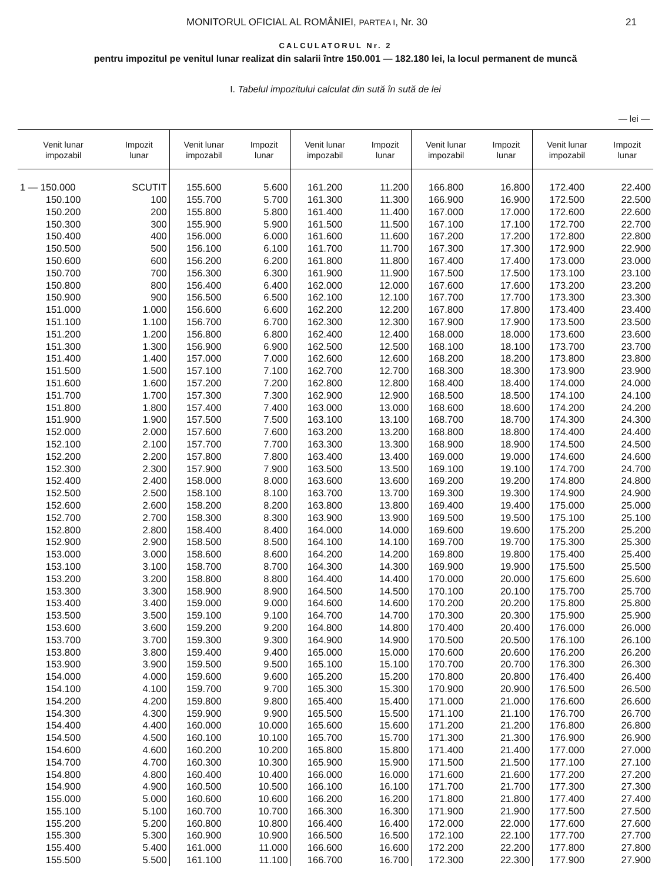MONITORUL OFICIAL AL ROMÂNIEI, PARTEA I, Nr. 30 21
CALCULATORUL Nr. 2
pentru impozitul pe venitul lunar realizat din salarii între 150.001 — 182.180 lei, la locul permanent de muncă
I. Tabelul impozitului calculat din sută în sută de lei
— lei —
| Venit lunar impozabil | Impozit lunar | Venit lunar impozabil | Impozit lunar | Venit lunar impozabil | Impozit lunar | Venit lunar impozabil | Impozit lunar | Venit lunar impozabil | Impozit lunar |
| --- | --- | --- | --- | --- | --- | --- | --- | --- | --- |
| 1 — 150.000 | SCUTIT | 155.600 | 5.600 | 161.200 | 11.200 | 166.800 | 16.800 | 172.400 | 22.400 |
| 150.100 | 100 | 155.700 | 5.700 | 161.300 | 11.300 | 166.900 | 16.900 | 172.500 | 22.500 |
| 150.200 | 200 | 155.800 | 5.800 | 161.400 | 11.400 | 167.000 | 17.000 | 172.600 | 22.600 |
| 150.300 | 300 | 155.900 | 5.900 | 161.500 | 11.500 | 167.100 | 17.100 | 172.700 | 22.700 |
| 150.400 | 400 | 156.000 | 6.000 | 161.600 | 11.600 | 167.200 | 17.200 | 172.800 | 22.800 |
| 150.500 | 500 | 156.100 | 6.100 | 161.700 | 11.700 | 167.300 | 17.300 | 172.900 | 22.900 |
| 150.600 | 600 | 156.200 | 6.200 | 161.800 | 11.800 | 167.400 | 17.400 | 173.000 | 23.000 |
| 150.700 | 700 | 156.300 | 6.300 | 161.900 | 11.900 | 167.500 | 17.500 | 173.100 | 23.100 |
| 150.800 | 800 | 156.400 | 6.400 | 162.000 | 12.000 | 167.600 | 17.600 | 173.200 | 23.200 |
| 150.900 | 900 | 156.500 | 6.500 | 162.100 | 12.100 | 167.700 | 17.700 | 173.300 | 23.300 |
| 151.000 | 1.000 | 156.600 | 6.600 | 162.200 | 12.200 | 167.800 | 17.800 | 173.400 | 23.400 |
| 151.100 | 1.100 | 156.700 | 6.700 | 162.300 | 12.300 | 167.900 | 17.900 | 173.500 | 23.500 |
| 151.200 | 1.200 | 156.800 | 6.800 | 162.400 | 12.400 | 168.000 | 18.000 | 173.600 | 23.600 |
| 151.300 | 1.300 | 156.900 | 6.900 | 162.500 | 12.500 | 168.100 | 18.100 | 173.700 | 23.700 |
| 151.400 | 1.400 | 157.000 | 7.000 | 162.600 | 12.600 | 168.200 | 18.200 | 173.800 | 23.800 |
| 151.500 | 1.500 | 157.100 | 7.100 | 162.700 | 12.700 | 168.300 | 18.300 | 173.900 | 23.900 |
| 151.600 | 1.600 | 157.200 | 7.200 | 162.800 | 12.800 | 168.400 | 18.400 | 174.000 | 24.000 |
| 151.700 | 1.700 | 157.300 | 7.300 | 162.900 | 12.900 | 168.500 | 18.500 | 174.100 | 24.100 |
| 151.800 | 1.800 | 157.400 | 7.400 | 163.000 | 13.000 | 168.600 | 18.600 | 174.200 | 24.200 |
| 151.900 | 1.900 | 157.500 | 7.500 | 163.100 | 13.100 | 168.700 | 18.700 | 174.300 | 24.300 |
| 152.000 | 2.000 | 157.600 | 7.600 | 163.200 | 13.200 | 168.800 | 18.800 | 174.400 | 24.400 |
| 152.100 | 2.100 | 157.700 | 7.700 | 163.300 | 13.300 | 168.900 | 18.900 | 174.500 | 24.500 |
| 152.200 | 2.200 | 157.800 | 7.800 | 163.400 | 13.400 | 169.000 | 19.000 | 174.600 | 24.600 |
| 152.300 | 2.300 | 157.900 | 7.900 | 163.500 | 13.500 | 169.100 | 19.100 | 174.700 | 24.700 |
| 152.400 | 2.400 | 158.000 | 8.000 | 163.600 | 13.600 | 169.200 | 19.200 | 174.800 | 24.800 |
| 152.500 | 2.500 | 158.100 | 8.100 | 163.700 | 13.700 | 169.300 | 19.300 | 174.900 | 24.900 |
| 152.600 | 2.600 | 158.200 | 8.200 | 163.800 | 13.800 | 169.400 | 19.400 | 175.000 | 25.000 |
| 152.700 | 2.700 | 158.300 | 8.300 | 163.900 | 13.900 | 169.500 | 19.500 | 175.100 | 25.100 |
| 152.800 | 2.800 | 158.400 | 8.400 | 164.000 | 14.000 | 169.600 | 19.600 | 175.200 | 25.200 |
| 152.900 | 2.900 | 158.500 | 8.500 | 164.100 | 14.100 | 169.700 | 19.700 | 175.300 | 25.300 |
| 153.000 | 3.000 | 158.600 | 8.600 | 164.200 | 14.200 | 169.800 | 19.800 | 175.400 | 25.400 |
| 153.100 | 3.100 | 158.700 | 8.700 | 164.300 | 14.300 | 169.900 | 19.900 | 175.500 | 25.500 |
| 153.200 | 3.200 | 158.800 | 8.800 | 164.400 | 14.400 | 170.000 | 20.000 | 175.600 | 25.600 |
| 153.300 | 3.300 | 158.900 | 8.900 | 164.500 | 14.500 | 170.100 | 20.100 | 175.700 | 25.700 |
| 153.400 | 3.400 | 159.000 | 9.000 | 164.600 | 14.600 | 170.200 | 20.200 | 175.800 | 25.800 |
| 153.500 | 3.500 | 159.100 | 9.100 | 164.700 | 14.700 | 170.300 | 20.300 | 175.900 | 25.900 |
| 153.600 | 3.600 | 159.200 | 9.200 | 164.800 | 14.800 | 170.400 | 20.400 | 176.000 | 26.000 |
| 153.700 | 3.700 | 159.300 | 9.300 | 164.900 | 14.900 | 170.500 | 20.500 | 176.100 | 26.100 |
| 153.800 | 3.800 | 159.400 | 9.400 | 165.000 | 15.000 | 170.600 | 20.600 | 176.200 | 26.200 |
| 153.900 | 3.900 | 159.500 | 9.500 | 165.100 | 15.100 | 170.700 | 20.700 | 176.300 | 26.300 |
| 154.000 | 4.000 | 159.600 | 9.600 | 165.200 | 15.200 | 170.800 | 20.800 | 176.400 | 26.400 |
| 154.100 | 4.100 | 159.700 | 9.700 | 165.300 | 15.300 | 170.900 | 20.900 | 176.500 | 26.500 |
| 154.200 | 4.200 | 159.800 | 9.800 | 165.400 | 15.400 | 171.000 | 21.000 | 176.600 | 26.600 |
| 154.300 | 4.300 | 159.900 | 9.900 | 165.500 | 15.500 | 171.100 | 21.100 | 176.700 | 26.700 |
| 154.400 | 4.400 | 160.000 | 10.000 | 165.600 | 15.600 | 171.200 | 21.200 | 176.800 | 26.800 |
| 154.500 | 4.500 | 160.100 | 10.100 | 165.700 | 15.700 | 171.300 | 21.300 | 176.900 | 26.900 |
| 154.600 | 4.600 | 160.200 | 10.200 | 165.800 | 15.800 | 171.400 | 21.400 | 177.000 | 27.000 |
| 154.700 | 4.700 | 160.300 | 10.300 | 165.900 | 15.900 | 171.500 | 21.500 | 177.100 | 27.100 |
| 154.800 | 4.800 | 160.400 | 10.400 | 166.000 | 16.000 | 171.600 | 21.600 | 177.200 | 27.200 |
| 154.900 | 4.900 | 160.500 | 10.500 | 166.100 | 16.100 | 171.700 | 21.700 | 177.300 | 27.300 |
| 155.000 | 5.000 | 160.600 | 10.600 | 166.200 | 16.200 | 171.800 | 21.800 | 177.400 | 27.400 |
| 155.100 | 5.100 | 160.700 | 10.700 | 166.300 | 16.300 | 171.900 | 21.900 | 177.500 | 27.500 |
| 155.200 | 5.200 | 160.800 | 10.800 | 166.400 | 16.400 | 172.000 | 22.000 | 177.600 | 27.600 |
| 155.300 | 5.300 | 160.900 | 10.900 | 166.500 | 16.500 | 172.100 | 22.100 | 177.700 | 27.700 |
| 155.400 | 5.400 | 161.000 | 11.000 | 166.600 | 16.600 | 172.200 | 22.200 | 177.800 | 27.800 |
| 155.500 | 5.500 | 161.100 | 11.100 | 166.700 | 16.700 | 172.300 | 22.300 | 177.900 | 27.900 |